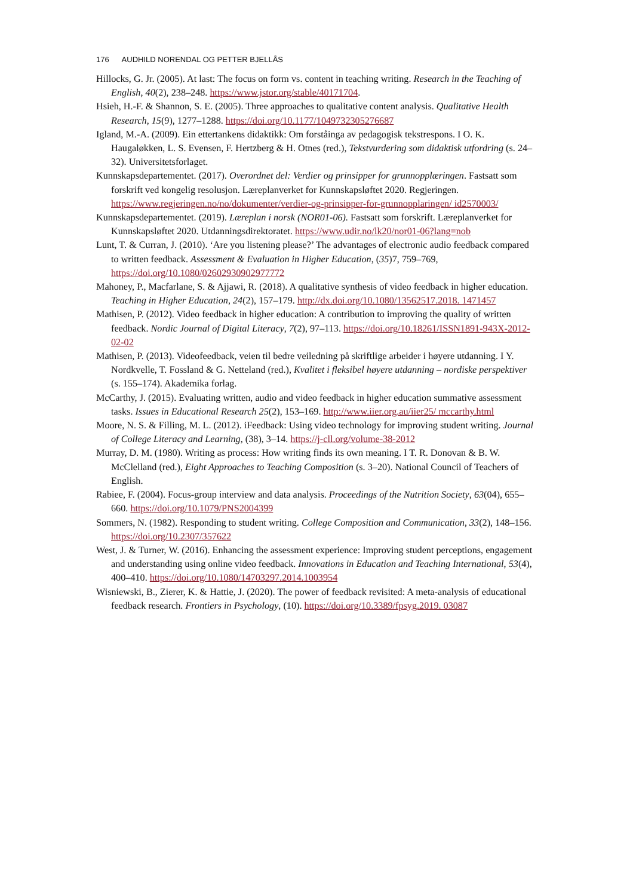176 AUDHILD NORENDAL OG PETTER BJELLÅS
Hillocks, G. Jr. (2005). At last: The focus on form vs. content in teaching writing. Research in the Teaching of English, 40(2), 238–248. https://www.jstor.org/stable/40171704.
Hsieh, H.-F. & Shannon, S. E. (2005). Three approaches to qualitative content analysis. Qualitative Health Research, 15(9), 1277–1288. https://doi.org/10.1177/1049732305276687
Igland, M.-A. (2009). Ein ettertankens didaktikk: Om forståinga av pedagogisk tekstrespons. I O. K. Haugaløkken, L. S. Evensen, F. Hertzberg & H. Otnes (red.), Tekstvurdering som didaktisk utfordring (s. 24–32). Universitetsforlaget.
Kunnskapsdepartementet. (2017). Overordnet del: Verdier og prinsipper for grunnopplæringen. Fastsatt som forskrift ved kongelig resolusjon. Læreplanverket for Kunnskapsløftet 2020. Regjeringen. https://www.regjeringen.no/no/dokumenter/verdier-og-prinsipper-for-grunnopplaringen/ id2570003/
Kunnskapsdepartementet. (2019). Læreplan i norsk (NOR01-06). Fastsatt som forskrift. Læreplanverket for Kunnskapsløftet 2020. Utdanningsdirektoratet. https://www.udir.no/lk20/nor01-06?lang=nob
Lunt, T. & Curran, J. (2010). ‘Are you listening please?’ The advantages of electronic audio feedback compared to written feedback. Assessment & Evaluation in Higher Education, (35)7, 759–769, https://doi.org/10.1080/02602930902977772
Mahoney, P., Macfarlane, S. & Ajjawi, R. (2018). A qualitative synthesis of video feedback in higher education. Teaching in Higher Education, 24(2), 157–179. http://dx.doi.org/10.1080/13562517.2018. 1471457
Mathisen, P. (2012). Video feedback in higher education: A contribution to improving the quality of written feedback. Nordic Journal of Digital Literacy, 7(2), 97–113. https://doi.org/10.18261/ISSN1891-943X-2012-02-02
Mathisen, P. (2013). Videofeedback, veien til bedre veiledning på skriftlige arbeider i høyere utdanning. I Y. Nordkvelle, T. Fossland & G. Netteland (red.), Kvalitet i fleksibel høyere utdanning – nordiske perspektiver (s. 155–174). Akademika forlag.
McCarthy, J. (2015). Evaluating written, audio and video feedback in higher education summative assessment tasks. Issues in Educational Research 25(2), 153–169. http://www.iier.org.au/iier25/ mccarthy.html
Moore, N. S. & Filling, M. L. (2012). iFeedback: Using video technology for improving student writing. Journal of College Literacy and Learning, (38), 3–14. https://j-cll.org/volume-38-2012
Murray, D. M. (1980). Writing as process: How writing finds its own meaning. I T. R. Donovan & B. W. McClelland (red.), Eight Approaches to Teaching Composition (s. 3–20). National Council of Teachers of English.
Rabiee, F. (2004). Focus-group interview and data analysis. Proceedings of the Nutrition Society, 63(04), 655–660. https://doi.org/10.1079/PNS2004399
Sommers, N. (1982). Responding to student writing. College Composition and Communication, 33(2), 148–156. https://doi.org/10.2307/357622
West, J. & Turner, W. (2016). Enhancing the assessment experience: Improving student perceptions, engagement and understanding using online video feedback. Innovations in Education and Teaching International, 53(4), 400–410. https://doi.org/10.1080/14703297.2014.1003954
Wisniewski, B., Zierer, K. & Hattie, J. (2020). The power of feedback revisited: A meta-analysis of educational feedback research. Frontiers in Psychology, (10). https://doi.org/10.3389/fpsyg.2019. 03087